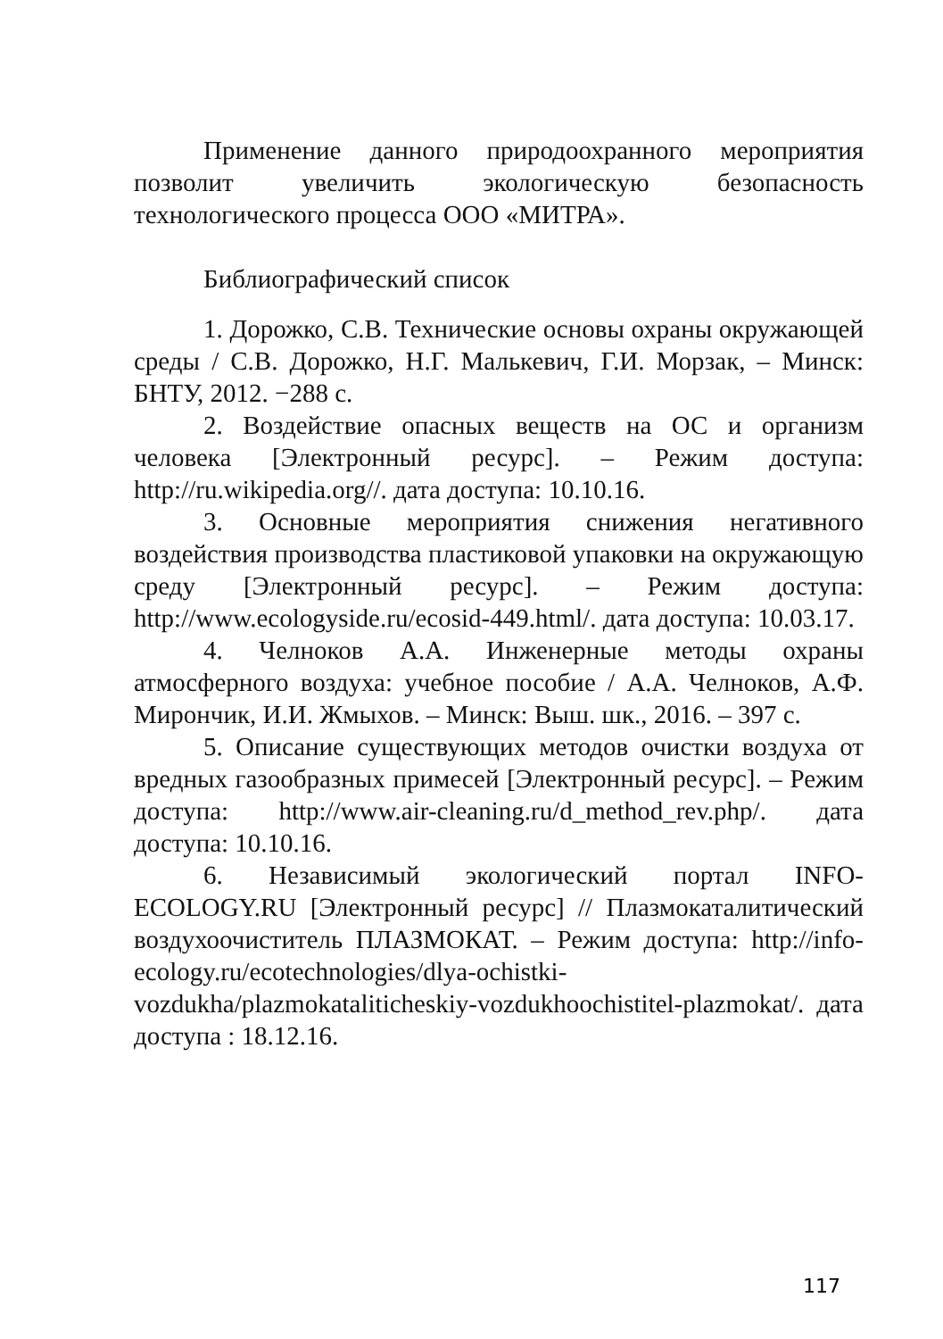Применение данного природоохранного мероприятия позволит увеличить экологическую безопасность технологического процесса ООО «МИТРА».
Библиографический список
1. Дорожко, С.В. Технические основы охраны окружающей среды / С.В. Дорожко, Н.Г. Малькевич, Г.И. Морзак, – Минск: БНТУ, 2012. −288 с.
2. Воздействие опасных веществ на ОС и организм человека [Электронный ресурс]. – Режим доступа: http://ru.wikipedia.org//. дата доступа: 10.10.16.
3. Основные мероприятия снижения негативного воздействия производства пластиковой упаковки на окружающую среду [Электронный ресурс]. – Режим доступа: http://www.ecologyside.ru/ecosid-449.html/. дата доступа: 10.03.17.
4. Челноков А.А. Инженерные методы охраны атмосферного воздуха: учебное пособие / А.А. Челноков, А.Ф. Мирончик, И.И. Жмыхов. – Минск: Выш. шк., 2016. – 397 с.
5. Описание существующих методов очистки воздуха от вредных газообразных примесей [Электронный ресурс]. – Режим доступа: http://www.air-cleaning.ru/d_method_rev.php/. дата доступа: 10.10.16.
6. Независимый экологический портал INFO-ECOLOGY.RU [Электронный ресурс] // Плазмокаталитический воздухоочиститель ПЛАЗМОКАТ. – Режим доступа: http://info-ecology.ru/ecotechnologies/dlya-ochistki-vozdukha/plazmokataliticheskiy-vozdukhoochistitel-plazmokat/. дата доступа : 18.12.16.
117